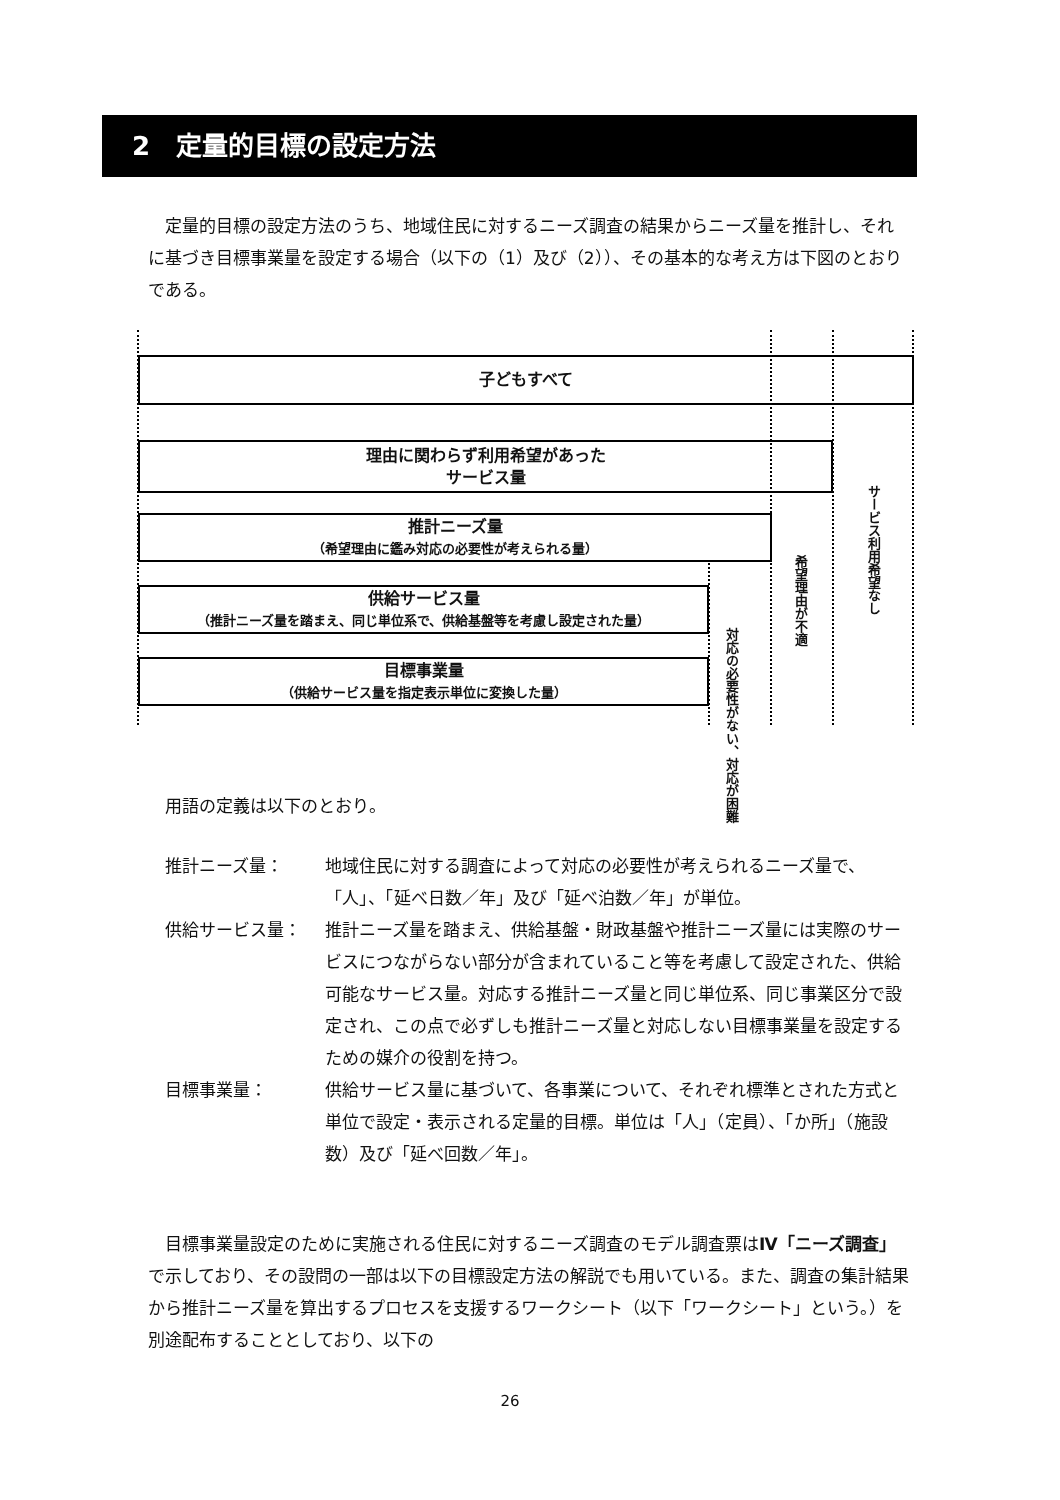2　定量的目標の設定方法
　定量的目標の設定方法のうち、地域住民に対するニーズ調査の結果からニーズ量を推計し、それに基づき目標事業量を設定する場合（以下の（1）及び（2））、その基本的な考え方は下図のとおりである。
子どもすべて
理由に関わらず利用希望があった
サービス量
推計ニーズ量
（希望理由に鑑み対応の必要性が考えられる量）
供給サービス量
（推計ニーズ量を踏まえ、同じ単位系で、供給基盤等を考慮し設定された量）
目標事業量
（供給サービス量を指定表示単位に変換した量）
対応の必要性がない、対応が困難
希望理由が不適
サービス利用希望なし
用語の定義は以下のとおり。
推計ニーズ量： 地域住民に対する調査によって対応の必要性が考えられるニーズ量で、「人」、「延べ日数／年」及び「延べ泊数／年」が単位。
供給サービス量： 推計ニーズ量を踏まえ、供給基盤・財政基盤や推計ニーズ量には実際のサービスにつながらない部分が含まれていること等を考慮して設定された、供給可能なサービス量。対応する推計ニーズ量と同じ単位系、同じ事業区分で設定され、この点で必ずしも推計ニーズ量と対応しない目標事業量を設定するための媒介の役割を持つ。
目標事業量： 供給サービス量に基づいて、各事業について、それぞれ標準とされた方式と単位で設定・表示される定量的目標。単位は「人」（定員）、「か所」（施設数）及び「延べ回数／年」。
　目標事業量設定のために実施される住民に対するニーズ調査のモデル調査票はⅣ「ニーズ調査」で示しており、その設問の一部は以下の目標設定方法の解説でも用いている。また、調査の集計結果から推計ニーズ量を算出するプロセスを支援するワークシート（以下「ワークシート」という。）を別途配布することとしており、以下の
26